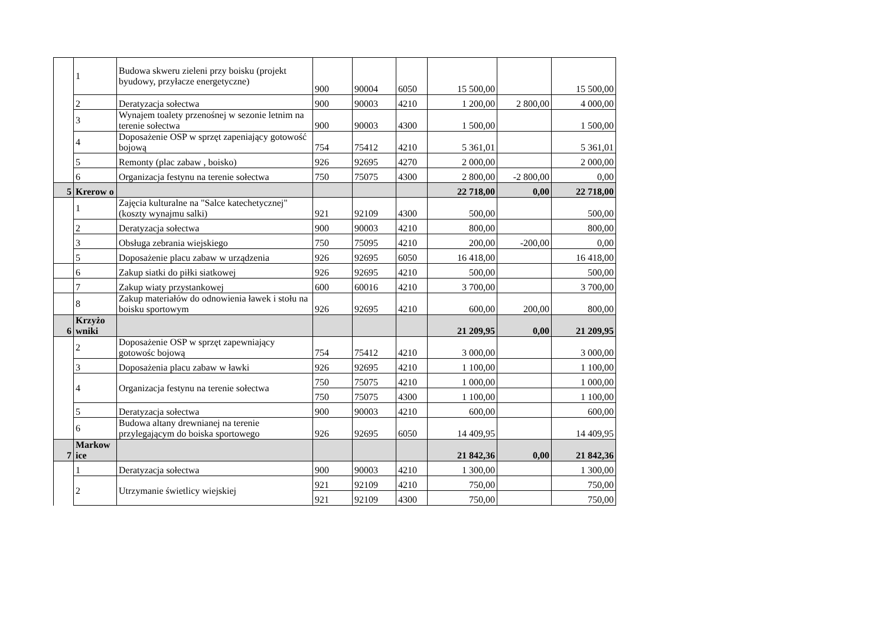| | 1 | Budowa skweru zieleni przy boisku (projekt byudowy, przyłacze energetyczne) | 900 | 90004 | 6050 | 15 500,00 | | 15 500,00 |
| | 2 | Deratyzacja sołectwa | 900 | 90003 | 4210 | 1 200,00 | 2 800,00 | 4 000,00 |
| | 3 | Wynajem toalety przenośnej w sezonie letnim na terenie sołectwa | 900 | 90003 | 4300 | 1 500,00 | | 1 500,00 |
| | 4 | Doposażenie OSP w sprzęt zapeniający gotowość bojową | 754 | 75412 | 4210 | 5 361,01 | | 5 361,01 |
| | 5 | Remonty (plac zabaw , boisko) | 926 | 92695 | 4270 | 2 000,00 | | 2 000,00 |
| | 6 | Organizacja festynu na terenie sołectwa | 750 | 75075 | 4300 | 2 800,00 | -2 800,00 | 0,00 |
| 5 | Krerow o | | | | | 22 718,00 | 0,00 | 22 718,00 |
| | 1 | Zajęcia kulturalne na "Salce katechetycznej"(koszty wynajmu salki) | 921 | 92109 | 4300 | 500,00 | | 500,00 |
| | 2 | Deratyzacja sołectwa | 900 | 90003 | 4210 | 800,00 | | 800,00 |
| | 3 | Obsługa zebrania wiejskiego | 750 | 75095 | 4210 | 200,00 | -200,00 | 0,00 |
| | 5 | Doposażenie placu zabaw w urządzenia | 926 | 92695 | 6050 | 16 418,00 | | 16 418,00 |
| | 6 | Zakup siatki do piłki siatkowej | 926 | 92695 | 4210 | 500,00 | | 500,00 |
| | 7 | Zakup wiaty przystankowej | 600 | 60016 | 4210 | 3 700,00 | | 3 700,00 |
| | 8 | Zakup materiałów do odnowienia ławek i stołu na boisku sportowym | 926 | 92695 | 4210 | 600,00 | 200,00 | 800,00 |
| 6 | Krzyżo wniki | | | | | 21 209,95 | 0,00 | 21 209,95 |
| | 2 | Doposażenie OSP w sprzęt zapewniający gotowośc bojową | 754 | 75412 | 4210 | 3 000,00 | | 3 000,00 |
| | 3 | Doposażenia placu zabaw w ławki | 926 | 92695 | 4210 | 1 100,00 | | 1 100,00 |
| | 4 | Organizacja festynu na terenie sołectwa | 750 | 75075 | 4210 | 1 000,00 | | 1 000,00 |
| | | | 750 | 75075 | 4300 | 1 100,00 | | 1 100,00 |
| | 5 | Deratyzacja sołectwa | 900 | 90003 | 4210 | 600,00 | | 600,00 |
| | 6 | Budowa altany drewnianej na terenie przylegającym do boiska sportowego | 926 | 92695 | 6050 | 14 409,95 | | 14 409,95 |
| 7 | Markow ice | | | | | 21 842,36 | 0,00 | 21 842,36 |
| | 1 | Deratyzacja sołectwa | 900 | 90003 | 4210 | 1 300,00 | | 1 300,00 |
| | 2 | Utrzymanie świetlicy wiejskiej | 921 | 92109 | 4210 | 750,00 | | 750,00 |
| | | | 921 | 92109 | 4300 | 750,00 | | 750,00 |